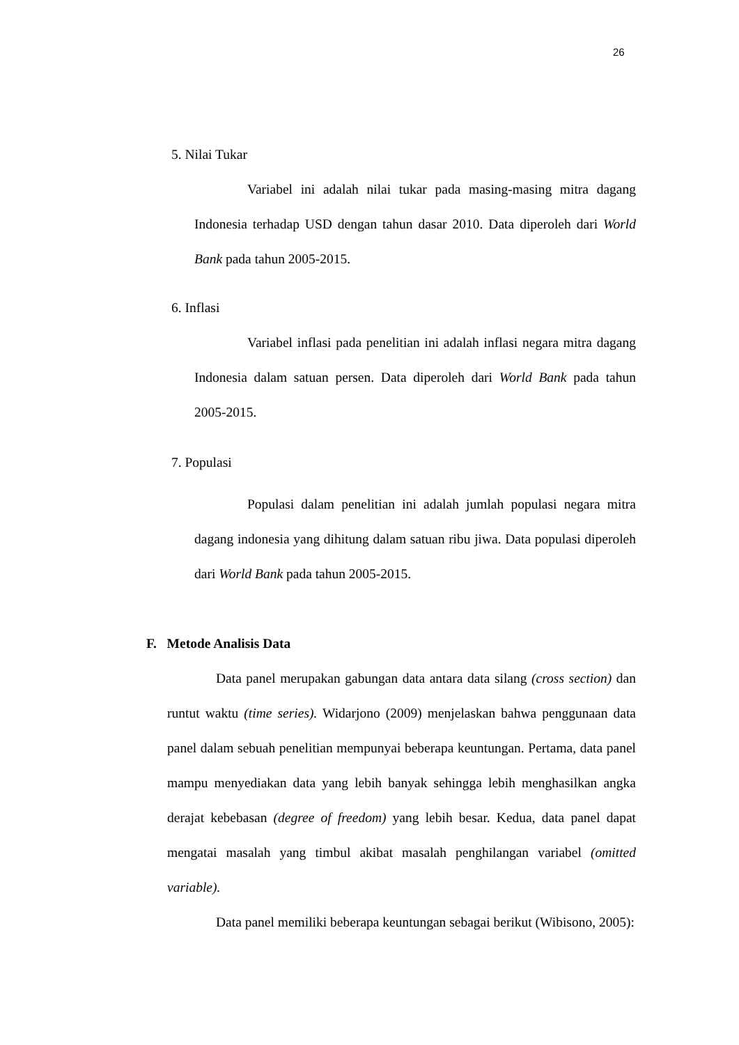26
5. Nilai Tukar
Variabel ini adalah nilai tukar pada masing-masing mitra dagang Indonesia terhadap USD dengan tahun dasar 2010. Data diperoleh dari World Bank pada tahun 2005-2015.
6. Inflasi
Variabel inflasi pada penelitian ini adalah inflasi negara mitra dagang Indonesia dalam satuan persen. Data diperoleh dari World Bank pada tahun 2005-2015.
7. Populasi
Populasi dalam penelitian ini adalah jumlah populasi negara mitra dagang indonesia yang dihitung dalam satuan ribu jiwa. Data populasi diperoleh dari World Bank pada tahun 2005-2015.
F. Metode Analisis Data
Data panel merupakan gabungan data antara data silang (cross section) dan runtut waktu (time series). Widarjono (2009) menjelaskan bahwa penggunaan data panel dalam sebuah penelitian mempunyai beberapa keuntungan. Pertama, data panel mampu menyediakan data yang lebih banyak sehingga lebih menghasilkan angka derajat kebebasan (degree of freedom) yang lebih besar. Kedua, data panel dapat mengatai masalah yang timbul akibat masalah penghilangan variabel (omitted variable).
Data panel memiliki beberapa keuntungan sebagai berikut (Wibisono, 2005):